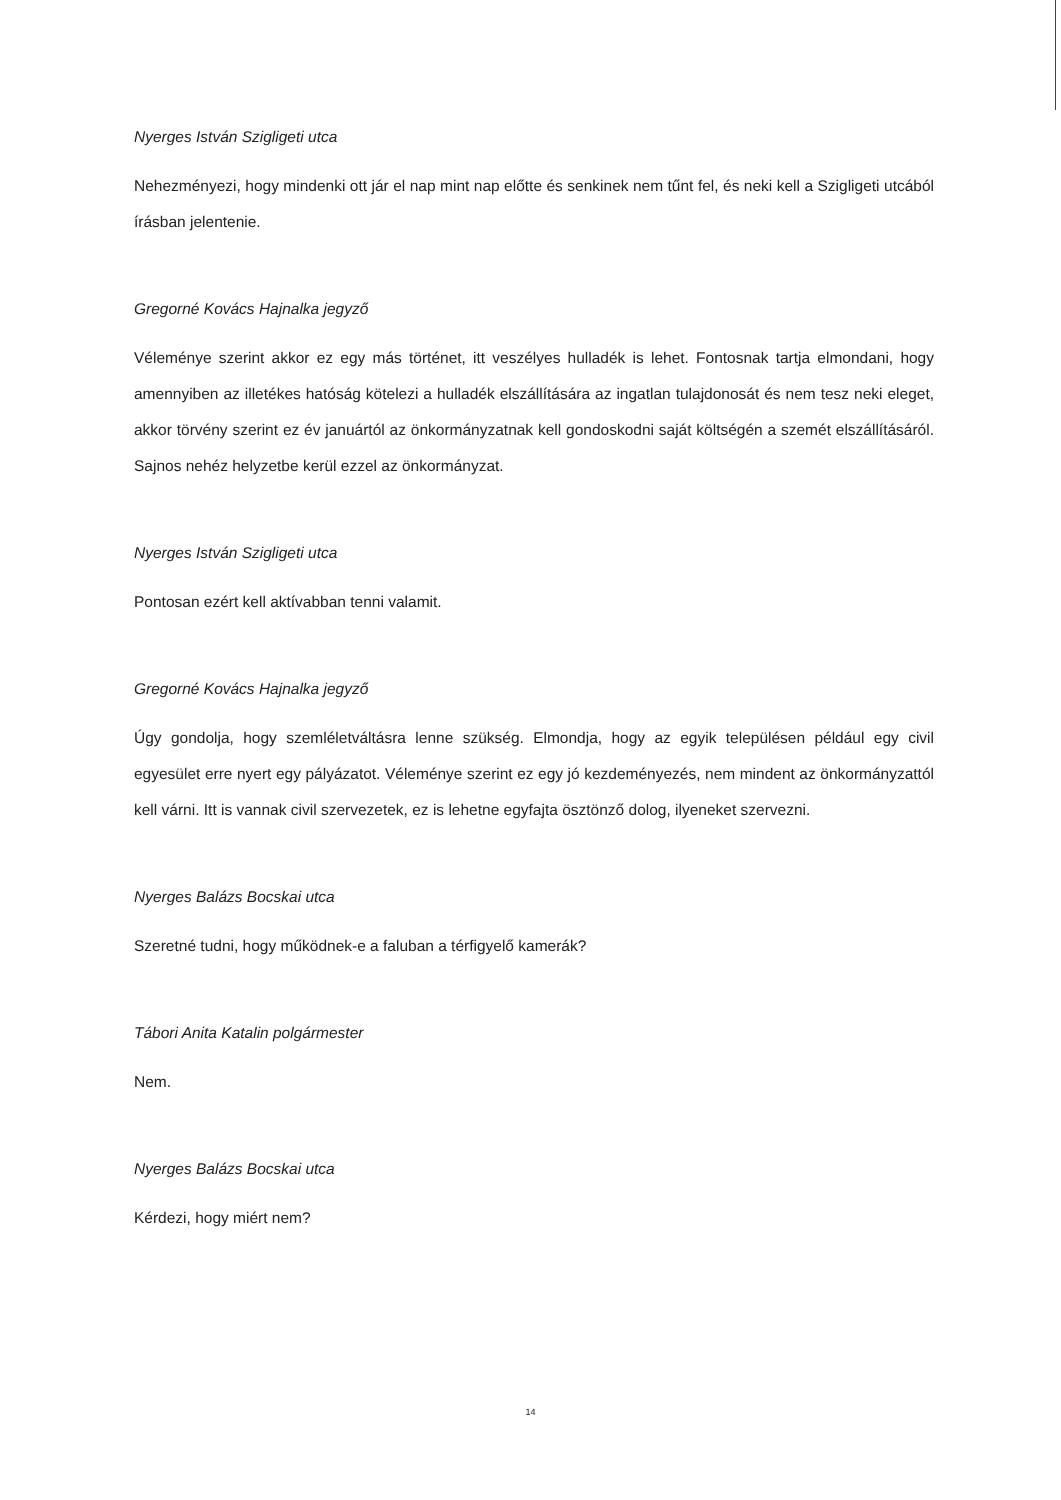Nyerges István Szigligeti utca
Nehezményezi, hogy mindenki ott jár el nap mint nap előtte és senkinek nem tűnt fel, és neki kell a Szigligeti utcából írásban jelentenie.
Gregorné Kovács Hajnalka jegyző
Véleménye szerint akkor ez egy más történet, itt veszélyes hulladék is lehet. Fontosnak tartja elmondani, hogy amennyiben az illetékes hatóság kötelezi a hulladék elszállítására az ingatlan tulajdonosát és nem tesz neki eleget, akkor törvény szerint ez év januártól az önkormányzatnak kell gondoskodni saját költségén a szemét elszállításáról. Sajnos nehéz helyzetbe kerül ezzel az önkormányzat.
Nyerges István Szigligeti utca
Pontosan ezért kell aktívabban tenni valamit.
Gregorné Kovács Hajnalka jegyző
Úgy gondolja, hogy szemléletváltásra lenne szükség. Elmondja, hogy az egyik településen például egy civil egyesület erre nyert egy pályázatot. Véleménye szerint ez egy jó kezdeményezés, nem mindent az önkormányzattól kell várni. Itt is vannak civil szervezetek, ez is lehetne egyfajta ösztönző dolog, ilyeneket szervezni.
Nyerges Balázs Bocskai utca
Szeretné tudni, hogy működnek-e a faluban a térfigyelő kamerák?
Tábori Anita Katalin polgármester
Nem.
Nyerges Balázs Bocskai utca
Kérdezi, hogy miért nem?
14